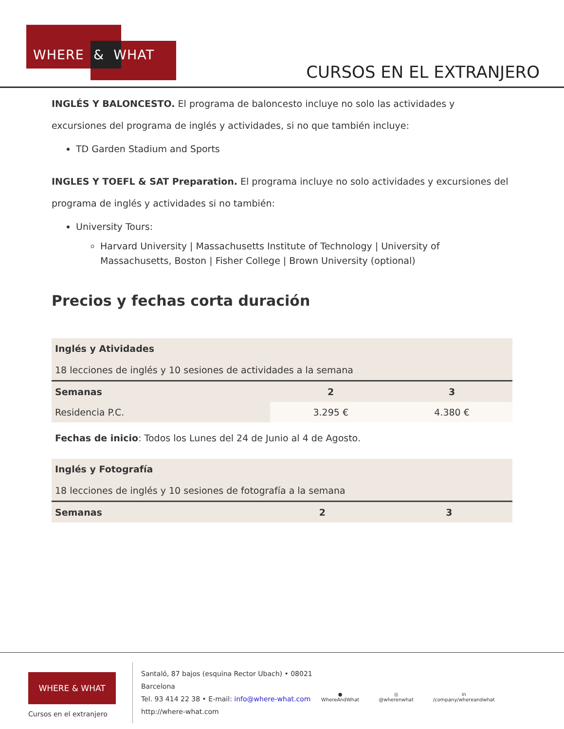WHERE & WHAT
CURSOS EN EL EXTRANJERO
INGLÉS Y BALONCESTO. El programa de baloncesto incluye no solo las actividades y excursiones del programa de inglés y actividades, si no que también incluye:
TD Garden Stadium and Sports
INGLES Y TOEFL & SAT Preparation. El programa incluye no solo actividades y excursiones del programa de inglés y actividades si no también:
University Tours:
Harvard University | Massachusetts Institute of Technology | University of Massachusetts, Boston | Fisher College | Brown University (optional)
Precios y fechas corta duración
| Inglés y Atividades 18 lecciones de inglés y 10 sesiones de actividades a la semana | | |
| Semanas | 2 | 3 |
| Residencia P.C. | 3.295 € | 4.380 € |
Fechas de inicio: Todos los Lunes del 24 de Junio al 4 de Agosto.
| Inglés y Fotografía 18 lecciones de inglés y 10 sesiones de fotografía a la semana | | |
| Semanas | 2 | 3 |
WHERE & WHAT
Cursos en el extranjero
Santaló, 87 bajos (esquina Rector Ubach) • 08021
Barcelona
Tel. 93 414 22 38 • E-mail: info@where-what.com
http://where-what.com
●
WhereAndWhat
◎
@wherenwhat
in
/company/whereandwhat